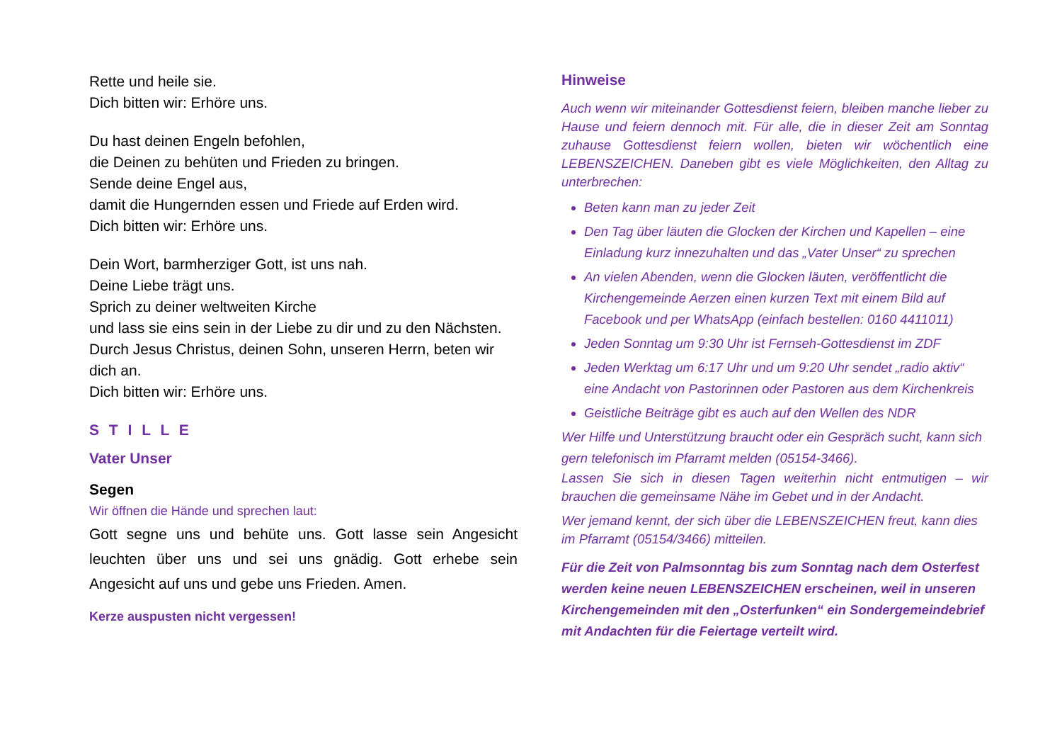Rette und heile sie.
Dich bitten wir: Erhöre uns.
Du hast deinen Engeln befohlen,
die Deinen zu behüten und Frieden zu bringen.
Sende deine Engel aus,
damit die Hungernden essen und Friede auf Erden wird.
Dich bitten wir: Erhöre uns.
Dein Wort, barmherziger Gott, ist uns nah.
Deine Liebe trägt uns.
Sprich zu deiner weltweiten Kirche
und lass sie eins sein in der Liebe zu dir und zu den Nächsten.
Durch Jesus Christus, deinen Sohn, unseren Herrn, beten wir dich an.
Dich bitten wir: Erhöre uns.
S T I L L E
Vater Unser
Segen
Wir öffnen die Hände und sprechen laut:
Gott segne uns und behüte uns. Gott lasse sein Angesicht leuchten über uns und sei uns gnädig. Gott erhebe sein Angesicht auf uns und gebe uns Frieden. Amen.
Kerze auspusten nicht vergessen!
Hinweise
Auch wenn wir miteinander Gottesdienst feiern, bleiben manche lieber zu Hause und feiern dennoch mit. Für alle, die in dieser Zeit am Sonntag zuhause Gottesdienst feiern wollen, bieten wir wöchentlich eine LEBENSZEICHEN. Daneben gibt es viele Möglichkeiten, den Alltag zu unterbrechen:
Beten kann man zu jeder Zeit
Den Tag über läuten die Glocken der Kirchen und Kapellen – eine Einladung kurz innezuhalten und das „Vater Unser“ zu sprechen
An vielen Abenden, wenn die Glocken läuten, veröffentlicht die Kirchengemeinde Aerzen einen kurzen Text mit einem Bild auf Facebook und per WhatsApp (einfach bestellen: 0160 4411011)
Jeden Sonntag um 9:30 Uhr ist Fernseh-Gottesdienst im ZDF
Jeden Werktag um 6:17 Uhr und um 9:20 Uhr sendet „radio aktiv“ eine Andacht von Pastorinnen oder Pastoren aus dem Kirchenkreis
Geistliche Beiträge gibt es auch auf den Wellen des NDR
Wer Hilfe und Unterstützung braucht oder ein Gespräch sucht, kann sich gern telefonisch im Pfarramt melden (05154-3466).
Lassen Sie sich in diesen Tagen weiterhin nicht entmutigen – wir brauchen die gemeinsame Nähe im Gebet und in der Andacht.
Wer jemand kennt, der sich über die LEBENSZEICHEN freut, kann dies im Pfarramt (05154/3466) mitteilen.
Für die Zeit von Palmsonntag bis zum Sonntag nach dem Osterfest werden keine neuen LEBENSZEICHEN erscheinen, weil in unseren Kirchengemeinden mit den „Osterfunken“ ein Sondergemeindebrief mit Andachten für die Feiertage verteilt wird.